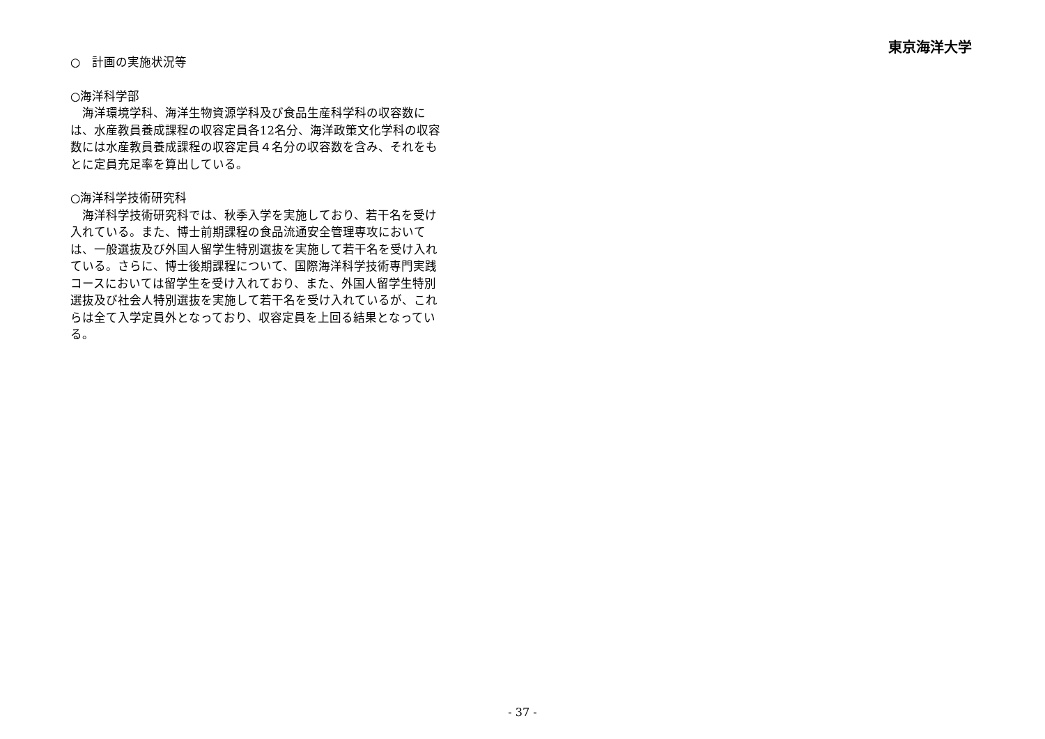東京海洋大学
○　計画の実施状況等
○海洋科学部
　海洋環境学科、海洋生物資源学科及び食品生産科学科の収容数には、水産教員養成課程の収容定員各12名分、海洋政策文化学科の収容数には水産教員養成課程の収容定員４名分の収容数を含み、それをもとに定員充足率を算出している。
○海洋科学技術研究科
　海洋科学技術研究科では、秋季入学を実施しており、若干名を受け入れている。また、博士前期課程の食品流通安全管理専攻においては、一般選抜及び外国人留学生特別選抜を実施して若干名を受け入れている。さらに、博士後期課程について、国際海洋科学技術専門実践コースにおいては留学生を受け入れており、また、外国人留学生特別選抜及び社会人特別選抜を実施して若干名を受け入れているが、これらは全て入学定員外となっており、収容定員を上回る結果となっている。
- 37 -